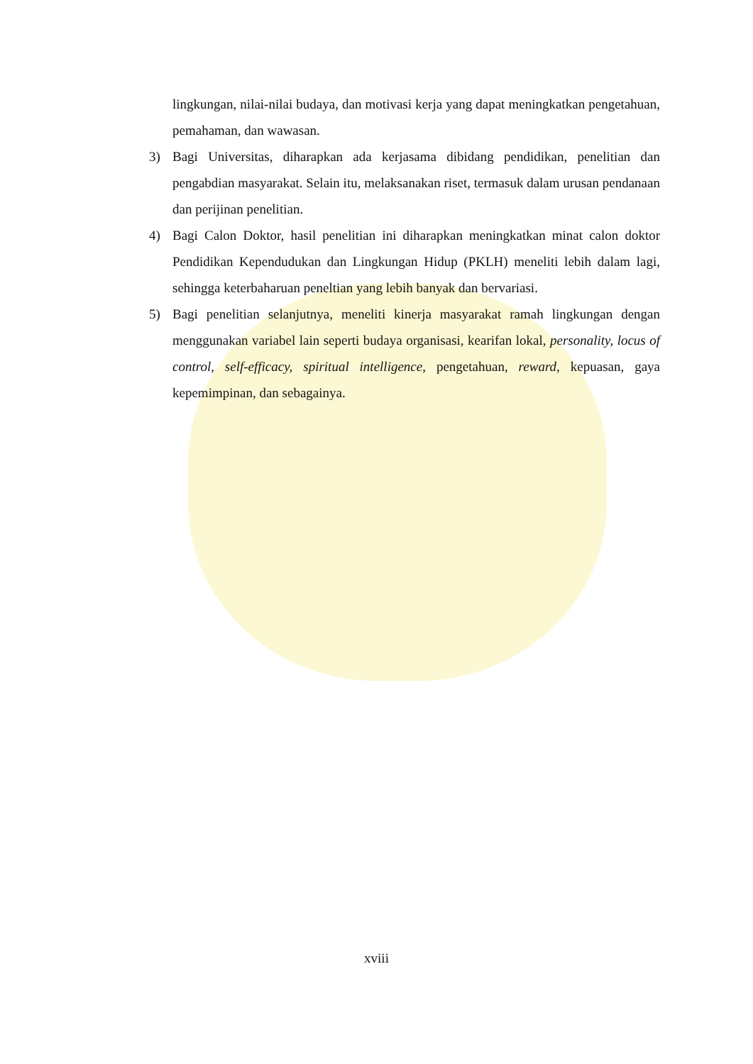lingkungan, nilai-nilai budaya, dan motivasi kerja yang dapat meningkatkan pengetahuan, pemahaman, dan wawasan.
3) Bagi Universitas, diharapkan ada kerjasama dibidang pendidikan, penelitian dan pengabdian masyarakat. Selain itu, melaksanakan riset, termasuk dalam urusan pendanaan dan perijinan penelitian.
4) Bagi Calon Doktor, hasil penelitian ini diharapkan meningkatkan minat calon doktor Pendidikan Kependudukan dan Lingkungan Hidup (PKLH) meneliti lebih dalam lagi, sehingga keterbaharuan peneltian yang lebih banyak dan bervariasi.
5) Bagi penelitian selanjutnya, meneliti kinerja masyarakat ramah lingkungan dengan menggunakan variabel lain seperti budaya organisasi, kearifan lokal, personality, locus of control, self-efficacy, spiritual intelligence, pengetahuan, reward, kepuasan, gaya kepemimpinan, dan sebagainya.
xviii